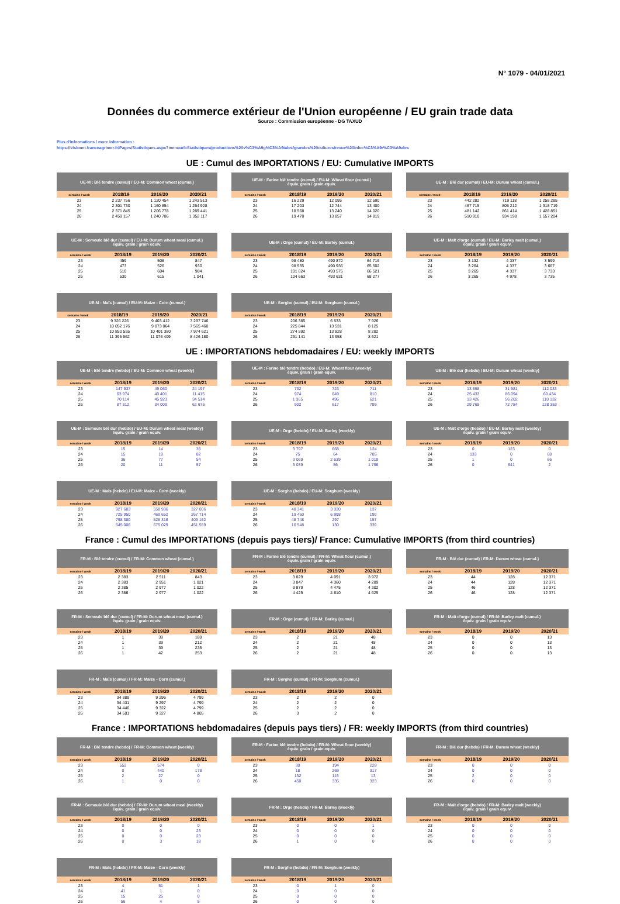N° 1079 - 04/01/2021
Données du commerce extérieur de l'Union européenne / EU grain trade data
Source : Commission européenne - DG TAXUD
Plus d'informations / more information :
https://visionet.franceagrimer.fr/Pages/Statistiques.aspx?menuurl=Statistiques/productions%20v%C3%A9g%C3%A9tales/grandes%20cultures/revue%20Infoc%C3%A9r%C3%A9ales
UE : Cumul des IMPORTATIONS / EU: Cumulative IMPORTS
| UE-M : Blé tendre (cumul) / EU-M: Common wheat (cumul.) | | | |
| --- | --- | --- | --- |
| semaine / week | 2018/19 | 2019/20 | 2020/21 |
| 23 | 2 237 756 | 1 120 454 | 1 243 513 |
| 24 | 2 301 730 | 1 160 854 | 1 254 928 |
| 25 | 2 371 845 | 1 206 778 | 1 289 441 |
| 26 | 2 459 157 | 1 240 786 | 1 352 117 |
| UE-M : Farine blé tendre (cumul) / EU-M: Wheat flour (cumul.) équiv. grain / grain equiv. | | | |
| --- | --- | --- | --- |
| semaine / week | 2018/19 | 2019/20 | 2020/21 |
| 23 | 16 229 | 12 095 | 12 590 |
| 24 | 17 203 | 12 744 | 13 400 |
| 25 | 18 568 | 13 240 | 14 020 |
| 26 | 19 470 | 13 857 | 14 819 |
| UE-M : Blé dur (cumul) / EU-M: Durum wheat (cumul.) | | | |
| --- | --- | --- | --- |
| semaine / week | 2018/19 | 2019/20 | 2020/21 |
| 23 | 442 282 | 719 118 | 1 258 285 |
| 24 | 467 715 | 805 212 | 1 318 719 |
| 25 | 481 142 | 861 414 | 1 428 851 |
| 26 | 510 910 | 934 198 | 1 557 204 |
| UE-M : Semoule blé dur (cumul) / EU-M: Durum wheat meal (cumul.) équiv. grain / grain equiv. | | | |
| --- | --- | --- | --- |
| semaine / week | 2018/19 | 2019/20 | 2020/21 |
| 23 | 459 | 508 | 847 |
| 24 | 473 | 526 | 930 |
| 25 | 510 | 604 | 984 |
| 26 | 530 | 615 | 1 041 |
| UE-M : Orge (cumul) / EU-M: Barley (cumul.) | | | |
| --- | --- | --- | --- |
| semaine / week | 2018/19 | 2019/20 | 2020/21 |
| 23 | 98 480 | 490 872 | 64 716 |
| 24 | 98 555 | 490 936 | 65 502 |
| 25 | 101 624 | 493 575 | 66 521 |
| 26 | 104 663 | 493 631 | 68 277 |
| UE-M : Malt d'orge (cumul) / EU-M: Barley malt (cumul.) équiv. grain / grain equiv. | | | |
| --- | --- | --- | --- |
| semaine / week | 2018/19 | 2019/20 | 2020/21 |
| 23 | 3 132 | 4 337 | 3 599 |
| 24 | 3 264 | 4 337 | 3 667 |
| 25 | 3 265 | 4 337 | 3 733 |
| 26 | 3 265 | 4 978 | 3 735 |
| UE-M : Maïs (cumul) / EU-M: Maize - Corn (cumul.) | | | |
| --- | --- | --- | --- |
| semaine / week | 2018/19 | 2019/20 | 2020/21 |
| 23 | 9 326 226 | 9 403 412 | 7 297 746 |
| 24 | 10 052 176 | 9 873 064 | 7 565 460 |
| 25 | 10 850 555 | 10 401 380 | 7 974 621 |
| 26 | 11 395 562 | 11 076 409 | 8 426 180 |
| UE-M : Sorgho (cumul) / EU-M: Sorghum (cumul.) | | | |
| --- | --- | --- | --- |
| semaine / week | 2018/19 | 2019/20 | 2020/21 |
| 23 | 206 385 | 6 533 | 7 926 |
| 24 | 225 844 | 13 531 | 8 125 |
| 25 | 274 592 | 13 828 | 8 282 |
| 26 | 291 141 | 13 958 | 8 621 |
UE : IMPORTATIONS hebdomadaires / EU: weekly IMPORTS
| UE-M : Blé tendre (hebdo) / EU-M: Common wheat (weekly) | | | |
| --- | --- | --- | --- |
| semaine / week | 2018/19 | 2019/20 | 2020/21 |
| 23 | 147 937 | 49 060 | 24 197 |
| 24 | 63 974 | 40 401 | 11 415 |
| 25 | 70 114 | 45 923 | 34 514 |
| 26 | 87 312 | 34 009 | 62 676 |
| UE-M : Farine blé tendre (hebdo) / EU-M: Wheat flour (weekly) équiv. grain / grain equiv. | | | |
| --- | --- | --- | --- |
| semaine / week | 2018/19 | 2019/20 | 2020/21 |
| 23 | 732 | 723 | 711 |
| 24 | 974 | 649 | 810 |
| 25 | 1 365 | 496 | 621 |
| 26 | 902 | 617 | 799 |
| UE-M : Blé dur (hebdo) / EU-M: Durum wheat (weekly) | | | |
| --- | --- | --- | --- |
| semaine / week | 2018/19 | 2019/20 | 2020/21 |
| 23 | 13 858 | 31 581 | 112 033 |
| 24 | 25 433 | 86 094 | 60 434 |
| 25 | 13 426 | 56 202 | 110 132 |
| 26 | 29 768 | 72 784 | 128 353 |
| UE-M : Semoule blé dur (hebdo) / EU-M: Durum wheat meal (weekly) équiv. grain / grain equiv. | | | |
| --- | --- | --- | --- |
| semaine / week | 2018/19 | 2019/20 | 2020/21 |
| 23 | 15 | 14 | 35 |
| 24 | 15 | 19 | 82 |
| 25 | 36 | 77 | 54 |
| 26 | 20 | 11 | 57 |
| UE-M : Orge (hebdo) / EU-M: Barley (weekly) | | | |
| --- | --- | --- | --- |
| semaine / week | 2018/19 | 2019/20 | 2020/21 |
| 23 | 3 797 | 668 | 124 |
| 24 | 75 | 64 | 785 |
| 25 | 3 069 | 2 639 | 1 019 |
| 26 | 3 039 | 56 | 1 756 |
| UE-M : Malt d'orge (hebdo) / EU-M: Barley malt (weekly) équiv. grain / grain equiv. | | | |
| --- | --- | --- | --- |
| semaine / week | 2018/19 | 2019/20 | 2020/21 |
| 23 | 0 | 123 | 0 |
| 24 | 133 | 0 | 68 |
| 25 | 1 | 0 | 66 |
| 26 | 0 | 641 | 2 |
| UE-M : Maïs (hebdo) / EU-M: Maize - Corn (weekly) | | | |
| --- | --- | --- | --- |
| semaine / week | 2018/19 | 2019/20 | 2020/21 |
| 23 | 927 683 | 558 936 | 327 006 |
| 24 | 725 950 | 469 652 | 267 714 |
| 25 | 798 380 | 528 316 | 409 162 |
| 26 | 545 006 | 675 029 | 451 559 |
| UE-M : Sorgho (hebdo) / EU-M: Sorghum (weekly) | | | |
| --- | --- | --- | --- |
| semaine / week | 2018/19 | 2019/20 | 2020/21 |
| 23 | 48 341 | 3 330 | 137 |
| 24 | 19 460 | 6 998 | 199 |
| 25 | 48 748 | 297 | 157 |
| 26 | 16 548 | 130 | 339 |
France : Cumul des IMPORTATIONS (depuis pays tiers)/ France: Cumulative IMPORTS (from third countries)
| FR-M : Blé tendre (cumul) / FR-M: Common wheat (cumul.) | | | |
| --- | --- | --- | --- |
| semaine / week | 2018/19 | 2019/20 | 2020/21 |
| 23 | 2 383 | 2 511 | 843 |
| 24 | 2 383 | 2 951 | 1 021 |
| 25 | 2 385 | 2 977 | 1 022 |
| 26 | 2 386 | 2 977 | 1 022 |
| FR-M : Farine blé tendre (cumul) / FR-M: Wheat flour (cumul.) équiv. grain / grain equiv. | | | |
| --- | --- | --- | --- |
| semaine / week | 2018/19 | 2019/20 | 2020/21 |
| 23 | 3 829 | 4 091 | 3 972 |
| 24 | 3 847 | 4 360 | 4 289 |
| 25 | 3 979 | 4 475 | 4 302 |
| 26 | 4 429 | 4 810 | 4 625 |
| FR-M : Blé dur (cumul) / FR-M: Durum wheat (cumul.) | | | |
| --- | --- | --- | --- |
| semaine / week | 2018/19 | 2019/20 | 2020/21 |
| 23 | 44 | 128 | 12 371 |
| 24 | 44 | 128 | 12 371 |
| 25 | 46 | 128 | 12 371 |
| 26 | 46 | 128 | 12 371 |
| FR-M : Semoule blé dur (cumul) / FR-M: Durum wheat meal (cumul.) équiv. grain / grain equiv. | | | |
| --- | --- | --- | --- |
| semaine / week | 2018/19 | 2019/20 | 2020/21 |
| 23 | 1 | 39 | 189 |
| 24 | 1 | 39 | 212 |
| 25 | 1 | 39 | 235 |
| 26 | 1 | 42 | 253 |
| FR-M : Orge (cumul) / FR-M: Barley (cumul.) | | | |
| --- | --- | --- | --- |
| semaine / week | 2018/19 | 2019/20 | 2020/21 |
| 23 | 2 | 21 | 48 |
| 24 | 2 | 21 | 48 |
| 25 | 2 | 21 | 48 |
| 26 | 2 | 21 | 48 |
| FR-M : Malt d'orge (cumul) / FR-M: Barley malt (cumul.) équiv. grain / grain equiv. | | | |
| --- | --- | --- | --- |
| semaine / week | 2018/19 | 2019/20 | 2020/21 |
| 23 | 0 | 0 | 13 |
| 24 | 0 | 0 | 13 |
| 25 | 0 | 0 | 13 |
| 26 | 0 | 0 | 13 |
| FR-M : Maïs (cumul) / FR-M: Maize - Corn (cumul.) | | | |
| --- | --- | --- | --- |
| semaine / week | 2018/19 | 2019/20 | 2020/21 |
| 23 | 34 389 | 9 296 | 4 799 |
| 24 | 34 431 | 9 297 | 4 799 |
| 25 | 34 446 | 9 322 | 4 799 |
| 26 | 34 501 | 9 327 | 4 805 |
| FR-M : Sorgho (cumul) / FR-M: Sorghum (cumul.) | | | |
| --- | --- | --- | --- |
| semaine / week | 2018/19 | 2019/20 | 2020/21 |
| 23 | 2 | 2 | 0 |
| 24 | 2 | 2 | 0 |
| 25 | 2 | 2 | 0 |
| 26 | 3 | 2 | 0 |
France : IMPORTATIONS hebdomadaires (depuis pays tiers) / FR: weekly IMPORTS (from third countries)
| FR-M : Blé tendre (hebdo) / FR-M: Common wheat (weekly) | | | |
| --- | --- | --- | --- |
| semaine / week | 2018/19 | 2019/20 | 2020/21 |
| 23 | 552 | 574 | 0 |
| 24 | 0 | 440 | 178 |
| 25 | 2 | 27 | 0 |
| 26 | 1 | 0 | 0 |
| FR-M : Farine blé tendre (hebdo) / FR-M: Wheat flour (weekly) équiv. grain / grain equiv. | | | |
| --- | --- | --- | --- |
| semaine / week | 2018/19 | 2019/20 | 2020/21 |
| 23 | 30 | 194 | 228 |
| 24 | 18 | 269 | 317 |
| 25 | 132 | 115 | 13 |
| 26 | 450 | 335 | 323 |
| FR-M : Blé dur (hebdo) / FR-M: Durum wheat (weekly) | | | |
| --- | --- | --- | --- |
| semaine / week | 2018/19 | 2019/20 | 2020/21 |
| 23 | 0 | 0 | 0 |
| 24 | 0 | 0 | 0 |
| 25 | 2 | 0 | 0 |
| 26 | 0 | 0 | 0 |
| FR-M : Semoule blé dur (hebdo) / FR-M: Durum wheat meal (weekly) équiv. grain / grain equiv. | | | |
| --- | --- | --- | --- |
| semaine / week | 2018/19 | 2019/20 | 2020/21 |
| 23 | 0 | 0 | 0 |
| 24 | 0 | 0 | 23 |
| 25 | 0 | 0 | 23 |
| 26 | 0 | 3 | 18 |
| FR-M : Orge (hebdo) / FR-M: Barley (weekly) | | | |
| --- | --- | --- | --- |
| semaine / week | 2018/19 | 2019/20 | 2020/21 |
| 23 | 0 | 0 | 1 |
| 24 | 0 | 0 | 0 |
| 25 | 0 | 0 | 0 |
| 26 | 1 | 0 | 0 |
| FR-M : Malt d'orge (hebdo) / FR-M: Barley malt (weekly) équiv. grain / grain equiv. | | | |
| --- | --- | --- | --- |
| semaine / week | 2018/19 | 2019/20 | 2020/21 |
| 23 | 0 | 0 | 0 |
| 24 | 0 | 0 | 0 |
| 25 | 0 | 0 | 0 |
| 26 | 0 | 0 | 0 |
| FR-M : Maïs (hebdo) / FR-M: Maize - Corn (weekly) | | | |
| --- | --- | --- | --- |
| semaine / week | 2018/19 | 2019/20 | 2020/21 |
| 23 | 4 | 51 | 1 |
| 24 | 41 | 1 | 0 |
| 25 | 15 | 25 | 0 |
| 26 | 56 | 4 | 5 |
| FR-M : Sorgho (hebdo) / FR-M: Sorghum (weekly) | | | |
| --- | --- | --- | --- |
| semaine / week | 2018/19 | 2019/20 | 2020/21 |
| 23 | 0 | 1 | 0 |
| 24 | 0 | 0 | 0 |
| 25 | 0 | 0 | 0 |
| 26 | 0 | 0 | 0 |